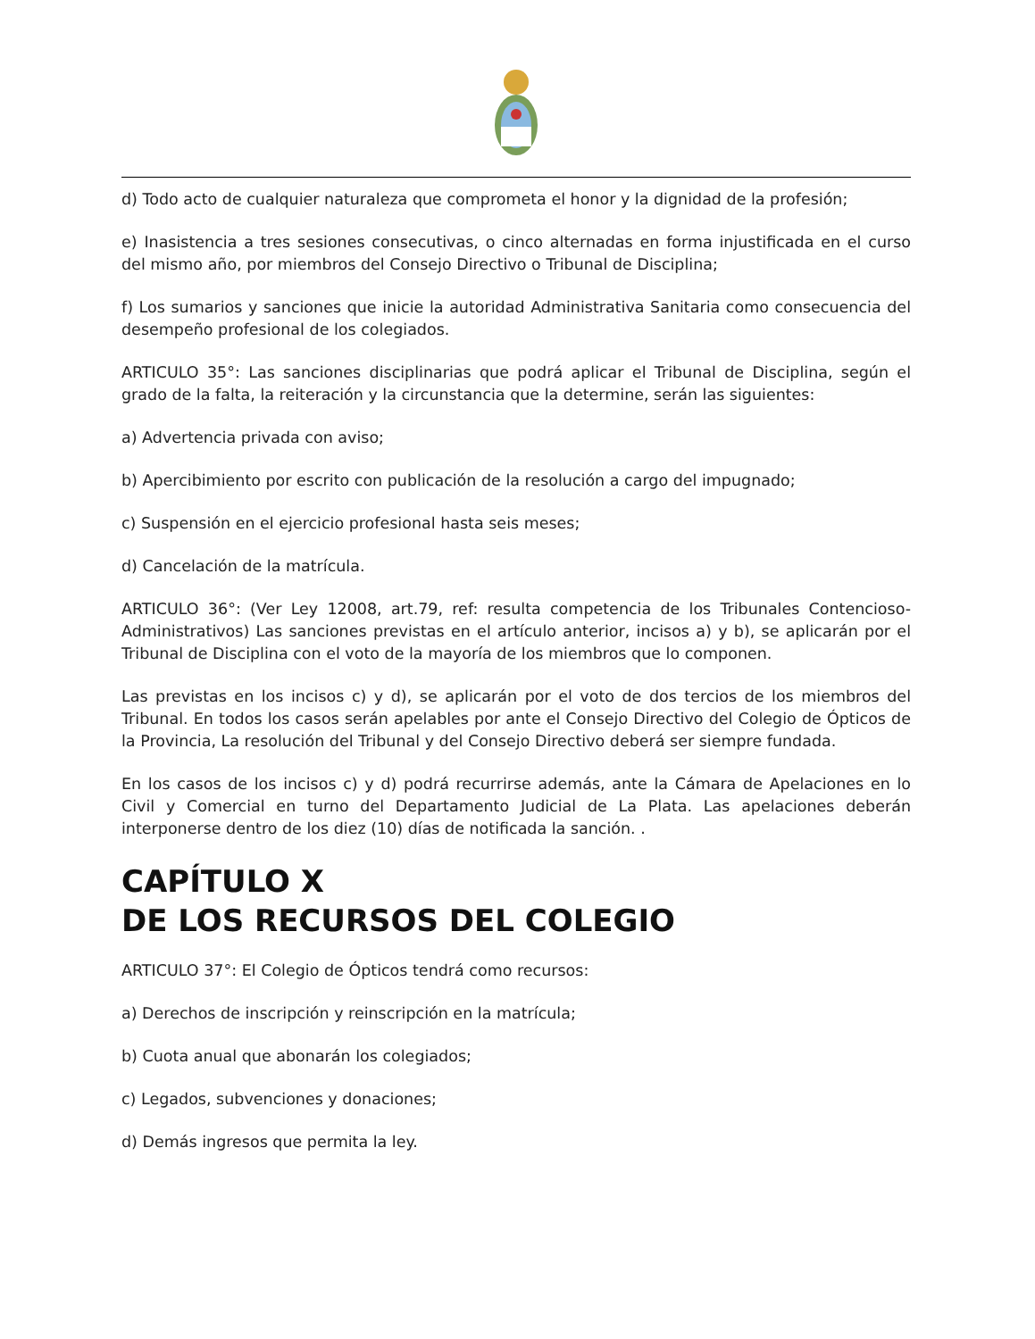d) Todo acto de cualquier naturaleza que comprometa el honor y la dignidad de la profesión;
e) Inasistencia a tres sesiones consecutivas, o cinco alternadas en forma injustificada en el curso del mismo año, por miembros del Consejo Directivo o Tribunal de Disciplina;
f) Los sumarios y sanciones que inicie la autoridad Administrativa Sanitaria como consecuencia del desempeño profesional de los colegiados.
ARTICULO 35°: Las sanciones disciplinarias que podrá aplicar el Tribunal de Disciplina, según el grado de la falta, la reiteración y la circunstancia que la determine, serán las siguientes:
a) Advertencia privada con aviso;
b) Apercibimiento por escrito con publicación de la resolución a cargo del impugnado;
c) Suspensión en el ejercicio profesional hasta seis meses;
d) Cancelación de la matrícula.
ARTICULO 36°: (Ver Ley 12008, art.79, ref: resulta competencia de los Tribunales Contencioso-Administrativos) Las sanciones previstas en el artículo anterior, incisos a) y b), se aplicarán por el Tribunal de Disciplina con el voto de la mayoría de los miembros que lo componen.
Las previstas en los incisos c) y d), se aplicarán por el voto de dos tercios de los miembros del Tribunal. En todos los casos serán apelables por ante el Consejo Directivo del Colegio de Ópticos de la Provincia, La resolución del Tribunal y del Consejo Directivo deberá ser siempre fundada.
En los casos de los incisos c) y d) podrá recurrirse además, ante la Cámara de Apelaciones en lo Civil y Comercial en turno del Departamento Judicial de La Plata. Las apelaciones deberán interponerse dentro de los diez (10) días de notificada la sanción. .
CAPÍTULO X
DE LOS RECURSOS DEL COLEGIO
ARTICULO 37°: El Colegio de Ópticos tendrá como recursos:
a) Derechos de inscripción y reinscripción en la matrícula;
b) Cuota anual que abonarán los colegiados;
c) Legados, subvenciones y donaciones;
d) Demás ingresos que permita la ley.